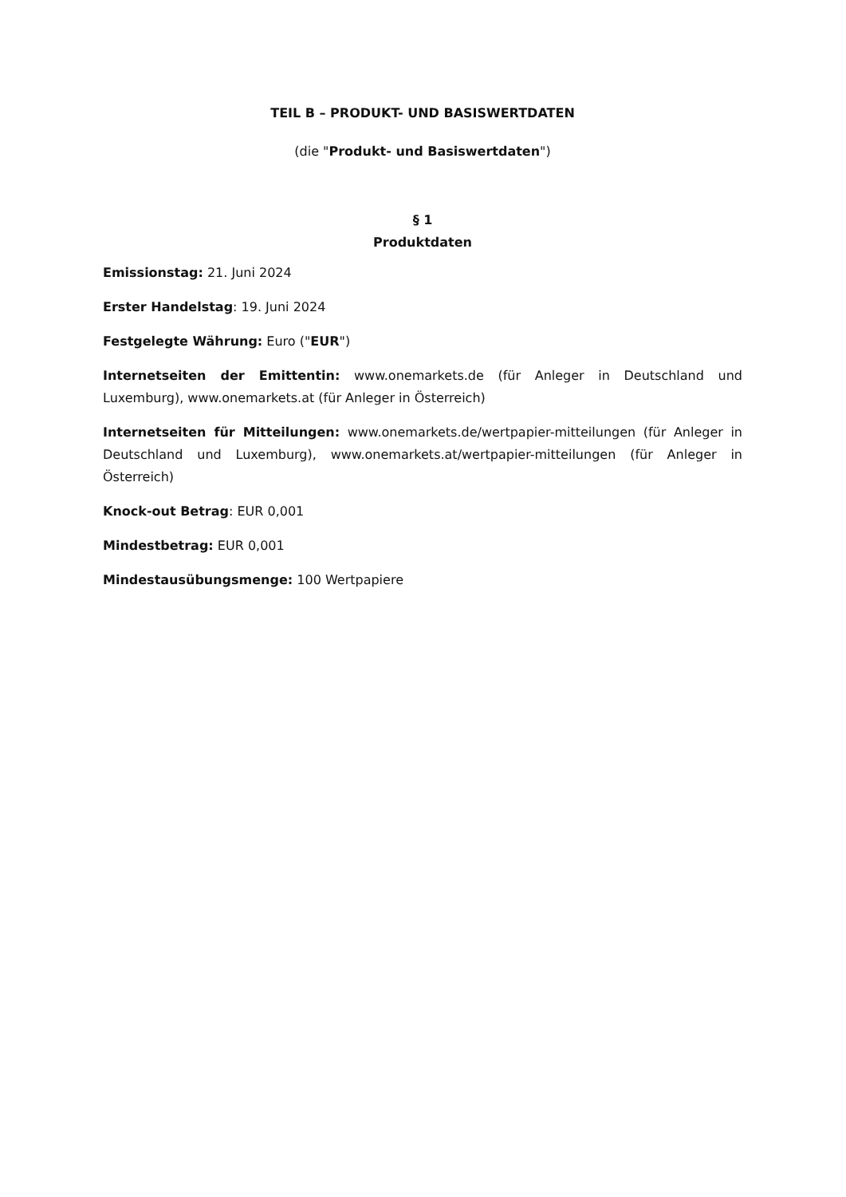TEIL B – PRODUKT- UND BASISWERTDATEN
(die "Produkt- und Basiswertdaten")
§ 1
Produktdaten
Emissionstag: 21. Juni 2024
Erster Handelstag: 19. Juni 2024
Festgelegte Währung: Euro ("EUR")
Internetseiten der Emittentin: www.onemarkets.de (für Anleger in Deutschland und Luxemburg), www.onemarkets.at (für Anleger in Österreich)
Internetseiten für Mitteilungen: www.onemarkets.de/wertpapier-mitteilungen (für Anleger in Deutschland und Luxemburg), www.onemarkets.at/wertpapier-mitteilungen (für Anleger in Österreich)
Knock-out Betrag: EUR 0,001
Mindestbetrag: EUR 0,001
Mindestausübungsmenge: 100 Wertpapiere